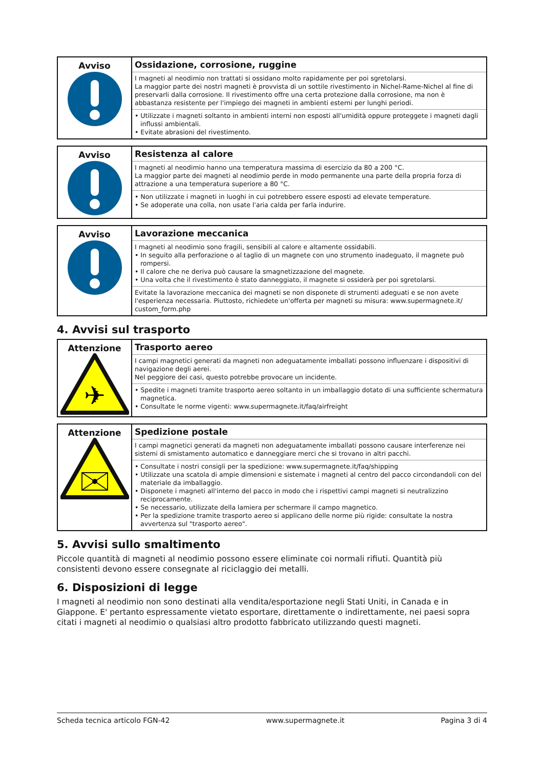| Avviso | Ossidazione, corrosione, ruggine I magneti al neodimio non trattati si ossidano molto rapidamente per poi sgretolarsi. La maggior parte dei nostri magneti è provvista di un sottile rivestimento in Nichel-Rame-Nichel al fine di preservarli dalla corrosione. Il rivestimento offre una certa protezione dalla corrosione, ma non è abbastanza resistente per l'impiego dei magneti in ambienti esterni per lunghi periodi. • Utilizzate i magneti soltanto in ambienti interni non esposti all'umidità oppure proteggete i magneti dagli influssi ambientali. • Evitate abrasioni del rivestimento. |
| Avviso | Resistenza al calore I magneti al neodimio hanno una temperatura massima di esercizio da 80 a 200 °C. La maggior parte dei magneti al neodimio perde in modo permanente una parte della propria forza di attrazione a una temperatura superiore a 80 °C. • Non utilizzate i magneti in luoghi in cui potrebbero essere esposti ad elevate temperature. • Se adoperate una colla, non usate l'aria calda per farla indurire. |
| Avviso | Lavorazione meccanica I magneti al neodimio sono fragili, sensibili al calore e altamente ossidabili. • In seguito alla perforazione o al taglio di un magnete con uno strumento inadeguato, il magnete può rompersi. • Il calore che ne deriva può causare la smagnetizzazione del magnete. • Una volta che il rivestimento è stato danneggiato, il magnete si ossiderà per poi sgretolarsi. Evitate la lavorazione meccanica dei magneti se non disponete di strumenti adeguati e se non avete l'esperienza necessaria. Piuttosto, richiedete un'offerta per magneti su misura: www.supermagnete.it/ custom_form.php |
4. Avvisi sul trasporto
| Attenzione ✈ | Trasporto aereo I campi magnetici generati da magneti non adeguatamente imballati possono influenzare i dispositivi di navigazione degli aerei. Nel peggiore dei casi, questo potrebbe provocare un incidente. • Spedite i magneti tramite trasporto aereo soltanto in un imballaggio dotato di una sufficiente schermatura magnetica. • Consultate le norme vigenti: www.supermagnete.it/faq/airfreight |
| Attenzione | Spedizione postale I campi magnetici generati da magneti non adeguatamente imballati possono causare interferenze nei sistemi di smistamento automatico e danneggiare merci che si trovano in altri pacchi. • Consultate i nostri consigli per la spedizione: www.supermagnete.it/faq/shipping • Utilizzate una scatola di ampie dimensioni e sistemate i magneti al centro del pacco circondandoli con del materiale da imballaggio. • Disponete i magneti all'interno del pacco in modo che i rispettivi campi magneti si neutralizzino reciprocamente. • Se necessario, utilizzate della lamiera per schermare il campo magnetico. • Per la spedizione tramite trasporto aereo si applicano delle norme più rigide: consultate la nostra avvertenza sul "trasporto aereo". |
5. Avvisi sullo smaltimento
Piccole quantità di magneti al neodimio possono essere eliminate coi normali rifiuti. Quantità più consistenti devono essere consegnate al riciclaggio dei metalli.
6. Disposizioni di legge
I magneti al neodimio non sono destinati alla vendita/esportazione negli Stati Uniti, in Canada e in Giappone. E' pertanto espressamente vietato esportare, direttamente o indirettamente, nei paesi sopra citati i magneti al neodimio o qualsiasi altro prodotto fabbricato utilizzando questi magneti.
Scheda tecnica articolo FGN-42 www.supermagnete.it Pagina 3 di 4